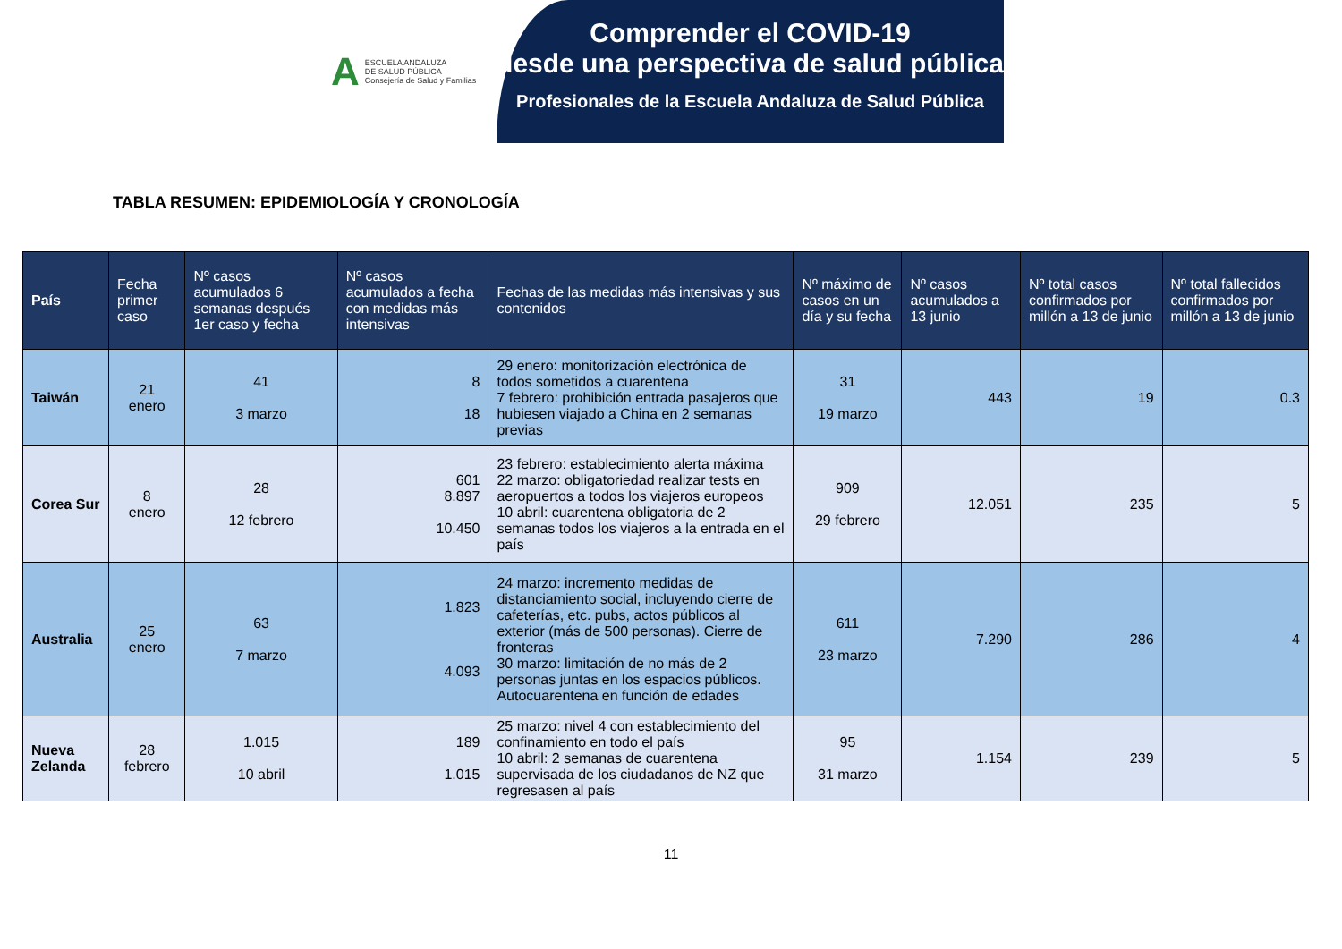A
ESCUELA ANDALUZA
DE SALUD PÚBLICA
Consejería de Salud y Familias
Comprender el COVID-19
desde una perspectiva de salud pública
Profesionales de la Escuela Andaluza de Salud Pública
TABLA RESUMEN: EPIDEMIOLOGÍA Y CRONOLOGÍA
| País | Fecha primer caso | Nº casos acumulados 6 semanas después 1er caso y fecha | Nº casos acumulados a fecha con medidas más intensivas | Fechas de las medidas más intensivas y sus contenidos | Nº máximo de casos en un día y su fecha | Nº casos acumulados a 13 junio | Nº total casos confirmados por millón a 13 de junio | Nº total fallecidos confirmados por millón a 13 de junio |
| --- | --- | --- | --- | --- | --- | --- | --- | --- |
| Taiwán | 21 enero | 41 3 marzo | 8 18 | 29 enero: monitorización electrónica de todos sometidos a cuarentena 7 febrero: prohibición entrada pasajeros que hubiesen viajado a China en 2 semanas previas | 31 19 marzo | 443 | 19 | 0.3 |
| Corea Sur | 8 enero | 28 12 febrero | 601 8.897 10.450 | 23 febrero: establecimiento alerta máxima 22 marzo: obligatoriedad realizar tests en aeropuertos a todos los viajeros europeos 10 abril: cuarentena obligatoria de 2 semanas todos los viajeros a la entrada en el país | 909 29 febrero | 12.051 | 235 | 5 |
| Australia | 25 enero | 63 7 marzo | 1.823 4.093 | 24 marzo: incremento medidas de distanciamiento social, incluyendo cierre de cafeterías, etc. pubs, actos públicos al exterior (más de 500 personas). Cierre de fronteras 30 marzo: limitación de no más de 2 personas juntas en los espacios públicos. Autocuarentena en función de edades | 611 23 marzo | 7.290 | 286 | 4 |
| Nueva Zelanda | 28 febrero | 1.015 10 abril | 189 1.015 | 25 marzo: nivel 4 con establecimiento del confinamiento en todo el país 10 abril: 2 semanas de cuarentena supervisada de los ciudadanos de NZ que regresasen al país | 95 31 marzo | 1.154 | 239 | 5 |
11